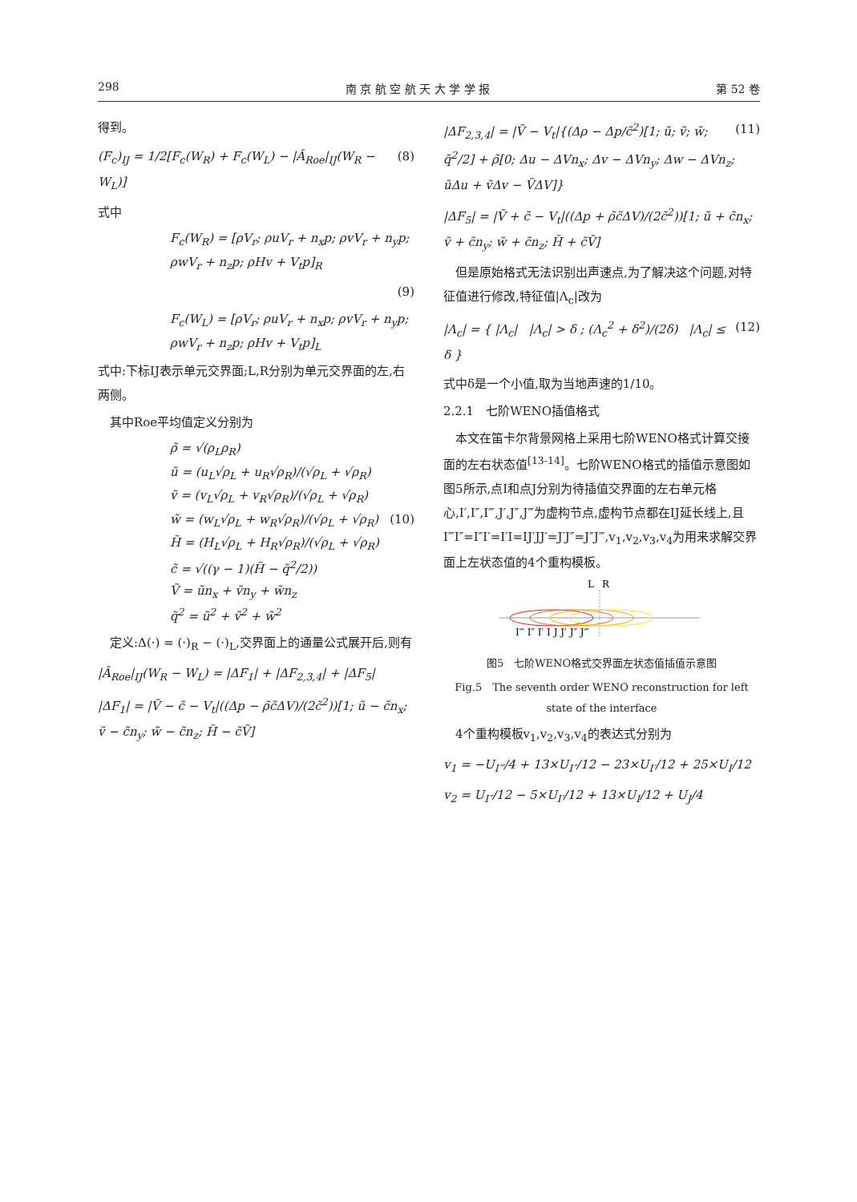298 南 京 航 空 航 天 大 学 学 报 第 52 卷
得到。
(F<sub>c</sub>)<sub>IJ</sub> = 1/2[F<sub>c</sub>(W<sub>R</sub>) + F<sub>c</sub>(W<sub>L</sub>) − |Ā<sub>Roe</sub>|<sub>IJ</sub>(W<sub>R</sub> − W<sub>L</sub>)] (8)
式中
F<sub>c</sub>(W<sub>R</sub>) = [ρV<sub>r</sub>; ρuV<sub>r</sub> + n<sub>x</sub>p; ρvV<sub>r</sub> + n<sub>y</sub>p; ρwV<sub>r</sub> + n<sub>z</sub>p; ρHv + V<sub>t</sub>p]<sub>R</sub>
(9)
F<sub>c</sub>(W<sub>L</sub>) = [ρV<sub>r</sub>; ρuV<sub>r</sub> + n<sub>x</sub>p; ρvV<sub>r</sub> + n<sub>y</sub>p; ρwV<sub>r</sub> + n<sub>z</sub>p; ρHv + V<sub>t</sub>p]<sub>L</sub>
式中:下标IJ表示单元交界面;L,R分别为单元交界面的左,右两侧。
　其中Roe平均值定义分别为
ρ̃ = √(ρ<sub>L</sub>ρ<sub>R</sub>)
ũ = (u<sub>L</sub>√ρ<sub>L</sub> + u<sub>R</sub>√ρ<sub>R</sub>)/(√ρ<sub>L</sub> + √ρ<sub>R</sub>)
ṽ = (v<sub>L</sub>√ρ<sub>L</sub> + v<sub>R</sub>√ρ<sub>R</sub>)/(√ρ<sub>L</sub> + √ρ<sub>R</sub>)
w̃ = (w<sub>L</sub>√ρ<sub>L</sub> + w<sub>R</sub>√ρ<sub>R</sub>)/(√ρ<sub>L</sub> + √ρ<sub>R</sub>) (10)
H̃ = (H<sub>L</sub>√ρ<sub>L</sub> + H<sub>R</sub>√ρ<sub>R</sub>)/(√ρ<sub>L</sub> + √ρ<sub>R</sub>)
c̃ = √((γ − 1)(H̃ − q̃<sup>2</sup>/2))
Ṽ = ũn<sub>x</sub> + ṽn<sub>y</sub> + w̃n<sub>z</sub>
q̃<sup>2</sup> = ũ<sup>2</sup> + ṽ<sup>2</sup> + w̃<sup>2</sup>
　定义:Δ(·) = (·)<sub>R</sub> − (·)<sub>L</sub>,交界面上的通量公式展开后,则有
|Ā<sub>Roe</sub>|<sub>IJ</sub>(W<sub>R</sub> − W<sub>L</sub>) = |ΔF<sub>1</sub>| + |ΔF<sub>2,3,4</sub>| + |ΔF<sub>5</sub>|
|ΔF<sub>1</sub>| = |Ṽ − c̃ − V<sub>t</sub>|((Δp − ρ̃c̃ΔV)/(2c̃<sup>2</sup>))[1; ũ − c̃n<sub>x</sub>; ṽ − c̃n<sub>y</sub>; w̃ − c̃n<sub>z</sub>; H̃ − c̃Ṽ]
|ΔF<sub>2,3,4</sub>| = |Ṽ − V<sub>t</sub>|{(Δρ − Δp/c̃<sup>2</sup>)[1; ũ; ṽ; w̃; q̃<sup>2</sup>/2] + ρ̃[0; Δu − ΔVn<sub>x</sub>; Δv − ΔVn<sub>y</sub>; Δw − ΔVn<sub>z</sub>; ũΔu + ṽΔv − ṼΔV]} (11)
|ΔF<sub>5</sub>| = |Ṽ + c̃ − V<sub>t</sub>|((Δp + ρ̃c̃ΔV)/(2c̃<sup>2</sup>))[1; ũ + c̃n<sub>x</sub>; ṽ + c̃n<sub>y</sub>; w̃ + c̃n<sub>z</sub>; H̃ + c̃Ṽ]
　但是原始格式无法识别出声速点,为了解决这个问题,对特征值进行修改,特征值|Λ<sub>c</sub>|改为
|Λ<sub>c</sub>| = { |Λ<sub>c</sub>| |Λ<sub>c</sub>| > δ ; (Λ<sub>c</sub><sup>2</sup> + δ<sup>2</sup>)/(2δ) |Λ<sub>c</sub>| ≤ δ } (12)
式中δ是一个小值,取为当地声速的1/10。
2.2.1　七阶WENO插值格式
　本文在笛卡尔背景网格上采用七阶WENO格式计算交接面的左右状态值<sup>[13-14]</sup>。七阶WENO格式的插值示意图如图5所示,点I和点J分别为待插值交界面的左右单元格心,I′,I″,I‴,J′,J″,J‴为虚构节点,虚构节点都在IJ延长线上,且I‴I″=I″I′=I′I=IJ′JJ′=J′J″=J″J‴,v<sub>1</sub>,v<sub>2</sub>,v<sub>3</sub>,v<sub>4</sub>为用来求解交界面上左状态值的4个重构模板。
L
R
I‴ I″ I′ I J J′ J″ J‴
图5　七阶WENO格式交界面左状态值插值示意图
Fig.5　The seventh order WENO reconstruction for left state of the interface
　4个重构模板v<sub>1</sub>,v<sub>2</sub>,v<sub>3</sub>,v<sub>4</sub>的表达式分别为
v<sub>1</sub> = −U<sub>I‴</sub>/4 + 13×U<sub>I″</sub>/12 − 23×U<sub>I′</sub>/12 + 25×U<sub>I</sub>/12
v<sub>2</sub> = U<sub>I″</sub>/12 − 5×U<sub>I′</sub>/12 + 13×U<sub>I</sub>/12 + U<sub>J</sub>/4